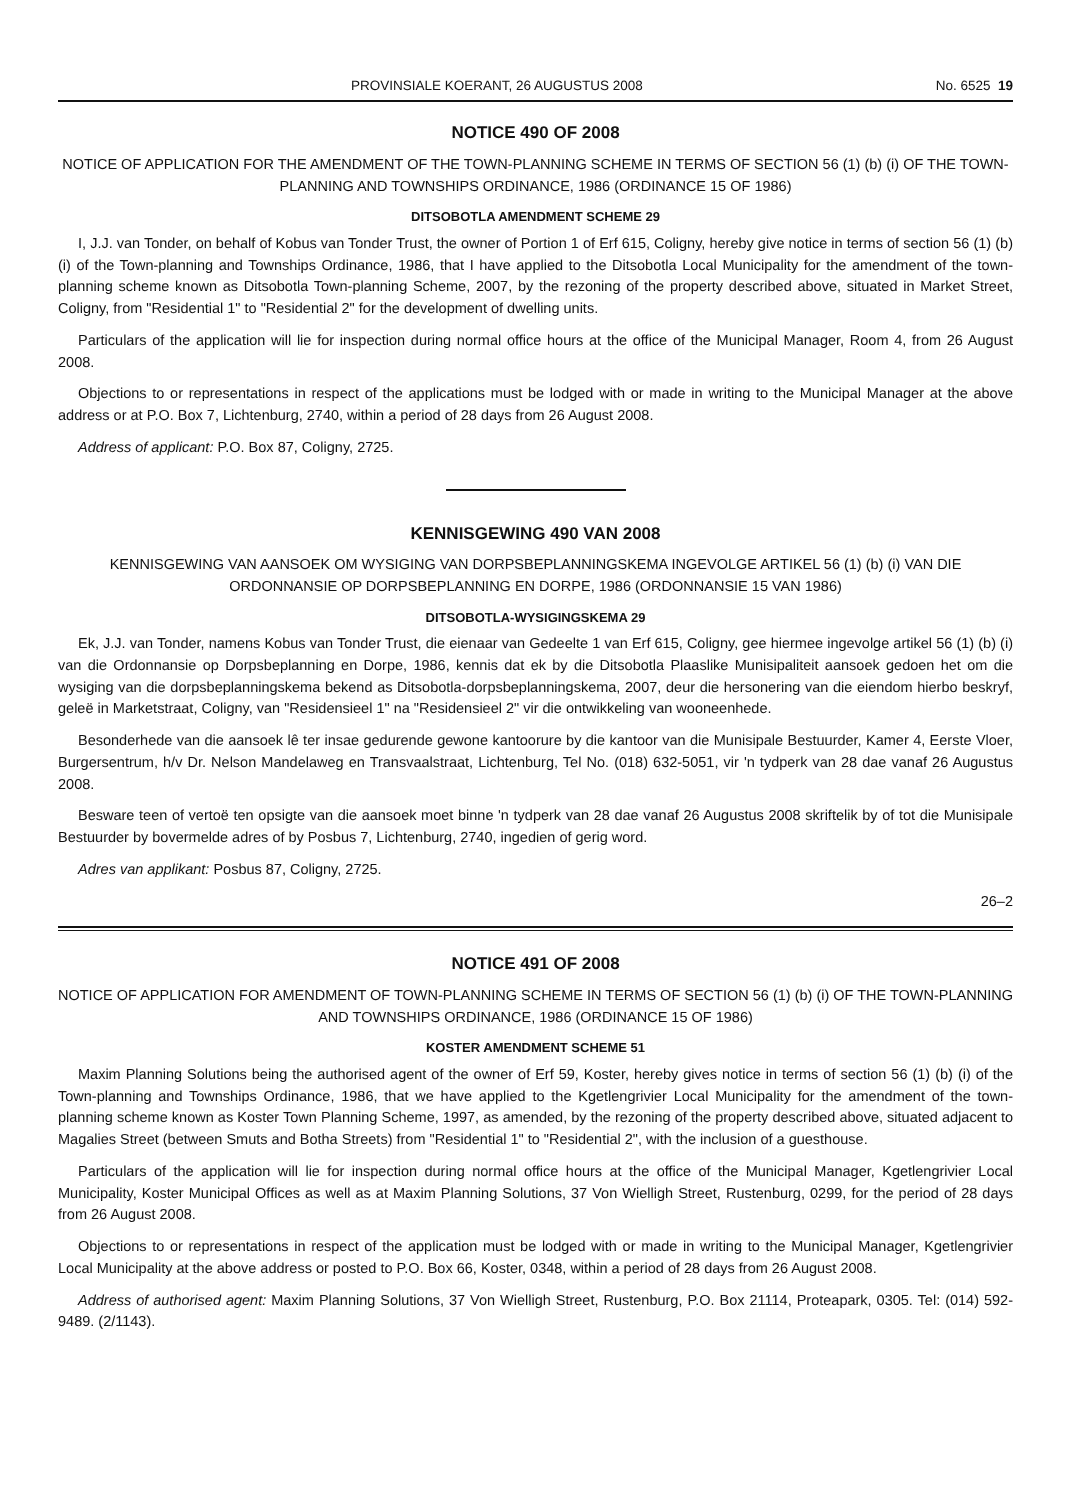PROVINSIALE KOERANT, 26 AUGUSTUS 2008 No. 6525 19
NOTICE 490 OF 2008
NOTICE OF APPLICATION FOR THE AMENDMENT OF THE TOWN-PLANNING SCHEME IN TERMS OF SECTION 56 (1) (b) (i) OF THE TOWN-PLANNING AND TOWNSHIPS ORDINANCE, 1986 (ORDINANCE 15 OF 1986)
DITSOBOTLA AMENDMENT SCHEME 29
I, J.J. van Tonder, on behalf of Kobus van Tonder Trust, the owner of Portion 1 of Erf 615, Coligny, hereby give notice in terms of section 56 (1) (b) (i) of the Town-planning and Townships Ordinance, 1986, that I have applied to the Ditsobotla Local Municipality for the amendment of the town-planning scheme known as Ditsobotla Town-planning Scheme, 2007, by the rezoning of the property described above, situated in Market Street, Coligny, from "Residential 1" to "Residential 2" for the development of dwelling units.
Particulars of the application will lie for inspection during normal office hours at the office of the Municipal Manager, Room 4, from 26 August 2008.
Objections to or representations in respect of the applications must be lodged with or made in writing to the Municipal Manager at the above address or at P.O. Box 7, Lichtenburg, 2740, within a period of 28 days from 26 August 2008.
Address of applicant: P.O. Box 87, Coligny, 2725.
KENNISGEWING 490 VAN 2008
KENNISGEWING VAN AANSOEK OM WYSIGING VAN DORPSBEPLANNINGSKEMA INGEVOLGE ARTIKEL 56 (1) (b) (i) VAN DIE ORDONNANSIE OP DORPSBEPLANNING EN DORPE, 1986 (ORDONNANSIE 15 VAN 1986)
DITSOBOTLA-WYSIGINGSKEMA 29
Ek, J.J. van Tonder, namens Kobus van Tonder Trust, die eienaar van Gedeelte 1 van Erf 615, Coligny, gee hiermee ingevolge artikel 56 (1) (b) (i) van die Ordonnansie op Dorpsbeplanning en Dorpe, 1986, kennis dat ek by die Ditsobotla Plaaslike Munisipaliteit aansoek gedoen het om die wysiging van die dorpsbeplanningskema bekend as Ditsobotla-dorpsbeplanningskema, 2007, deur die hersonering van die eiendom hierbo beskryf, geleë in Marketstraat, Coligny, van "Residensieel 1" na "Residensieel 2" vir die ontwikkeling van wooneenhede.
Besonderhede van die aansoek lê ter insae gedurende gewone kantoorure by die kantoor van die Munisipale Bestuurder, Kamer 4, Eerste Vloer, Burgersentrum, h/v Dr. Nelson Mandelaweg en Transvaalstraat, Lichtenburg, Tel No. (018) 632-5051, vir 'n tydperk van 28 dae vanaf 26 Augustus 2008.
Besware teen of vertoë ten opsigte van die aansoek moet binne 'n tydperk van 28 dae vanaf 26 Augustus 2008 skriftelik by of tot die Munisipale Bestuurder by bovermelde adres of by Posbus 7, Lichtenburg, 2740, ingedien of gerig word.
Adres van applikant: Posbus 87, Coligny, 2725.
26–2
NOTICE 491 OF 2008
NOTICE OF APPLICATION FOR AMENDMENT OF TOWN-PLANNING SCHEME IN TERMS OF SECTION 56 (1) (b) (i) OF THE TOWN-PLANNING AND TOWNSHIPS ORDINANCE, 1986 (ORDINANCE 15 OF 1986)
KOSTER AMENDMENT SCHEME 51
Maxim Planning Solutions being the authorised agent of the owner of Erf 59, Koster, hereby gives notice in terms of section 56 (1) (b) (i) of the Town-planning and Townships Ordinance, 1986, that we have applied to the Kgetlengrivier Local Municipality for the amendment of the town-planning scheme known as Koster Town Planning Scheme, 1997, as amended, by the rezoning of the property described above, situated adjacent to Magalies Street (between Smuts and Botha Streets) from "Residential 1" to "Residential 2", with the inclusion of a guesthouse.
Particulars of the application will lie for inspection during normal office hours at the office of the Municipal Manager, Kgetlengrivier Local Municipality, Koster Municipal Offices as well as at Maxim Planning Solutions, 37 Von Wielligh Street, Rustenburg, 0299, for the period of 28 days from 26 August 2008.
Objections to or representations in respect of the application must be lodged with or made in writing to the Municipal Manager, Kgetlengrivier Local Municipality at the above address or posted to P.O. Box 66, Koster, 0348, within a period of 28 days from 26 August 2008.
Address of authorised agent: Maxim Planning Solutions, 37 Von Wielligh Street, Rustenburg, P.O. Box 21114, Proteapark, 0305. Tel: (014) 592-9489. (2/1143).